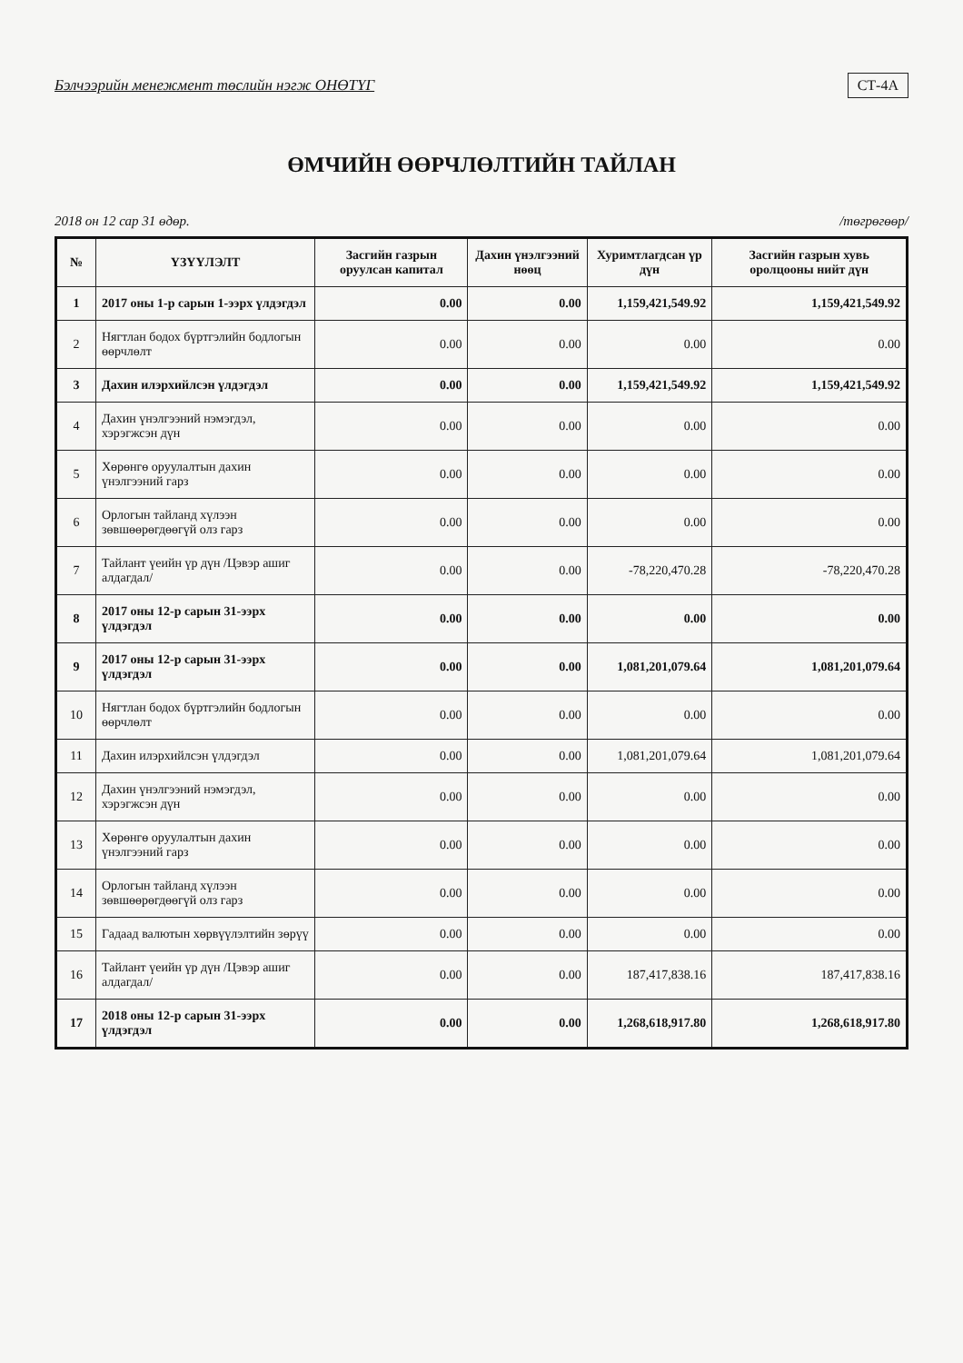Бэлчээрийн менежмент төслийн нэгж ОНӨТҮГ СТ-4А
ӨМЧИЙН ӨӨРЧЛӨЛТИЙН ТАЙЛАН
2018 он 12 сар 31 өдөр. /төгрөгөөр/
| № | ҮЗҮҮЛЭЛТ | Засгийн газрын оруулсан капитал | Дахин үнэлгээний нөөц | Хуримтлагдсан үр дүн | Засгийн газрын хувь оролцооны нийт дүн |
| --- | --- | --- | --- | --- | --- |
| 1 | 2017 оны 1-р сарын 1-ээрх үлдэгдэл | 0.00 | 0.00 | 1,159,421,549.92 | 1,159,421,549.92 |
| 2 | Нягтлан бодох бүртгэлийн бодлогын өөрчлөлт | 0.00 | 0.00 | 0.00 | 0.00 |
| 3 | Дахин илэрхийлсэн үлдэгдэл | 0.00 | 0.00 | 1,159,421,549.92 | 1,159,421,549.92 |
| 4 | Дахин үнэлгээний нэмэгдэл, хэрэгжсэн дүн | 0.00 | 0.00 | 0.00 | 0.00 |
| 5 | Хөрөнгө оруулалтын дахин үнэлгээний гарз | 0.00 | 0.00 | 0.00 | 0.00 |
| 6 | Орлогын тайланд хүлээн зөвшөөрөгдөөгүй олз гарз | 0.00 | 0.00 | 0.00 | 0.00 |
| 7 | Тайлант үеийн үр дүн /Цэвэр ашиг алдагдал/ | 0.00 | 0.00 | -78,220,470.28 | -78,220,470.28 |
| 8 | 2017 оны 12-р сарын 31-ээрх үлдэгдэл | 0.00 | 0.00 | 0.00 | 0.00 |
| 9 | 2017 оны 12-р сарын 31-ээрх үлдэгдэл | 0.00 | 0.00 | 1,081,201,079.64 | 1,081,201,079.64 |
| 10 | Нягтлан бодох бүртгэлийн бодлогын өөрчлөлт | 0.00 | 0.00 | 0.00 | 0.00 |
| 11 | Дахин илэрхийлсэн үлдэгдэл | 0.00 | 0.00 | 1,081,201,079.64 | 1,081,201,079.64 |
| 12 | Дахин үнэлгээний нэмэгдэл, хэрэгжсэн дүн | 0.00 | 0.00 | 0.00 | 0.00 |
| 13 | Хөрөнгө оруулалтын дахин үнэлгээний гарз | 0.00 | 0.00 | 0.00 | 0.00 |
| 14 | Орлогын тайланд хүлээн зөвшөөрөгдөөгүй олз гарз | 0.00 | 0.00 | 0.00 | 0.00 |
| 15 | Гадаад валютын хөрвүүлэлтийн зөрүү | 0.00 | 0.00 | 0.00 | 0.00 |
| 16 | Тайлант үеийн үр дүн /Цэвэр ашиг алдагдал/ | 0.00 | 0.00 | 187,417,838.16 | 187,417,838.16 |
| 17 | 2018 оны 12-р сарын 31-ээрх үлдэгдэл | 0.00 | 0.00 | 1,268,618,917.80 | 1,268,618,917.80 |